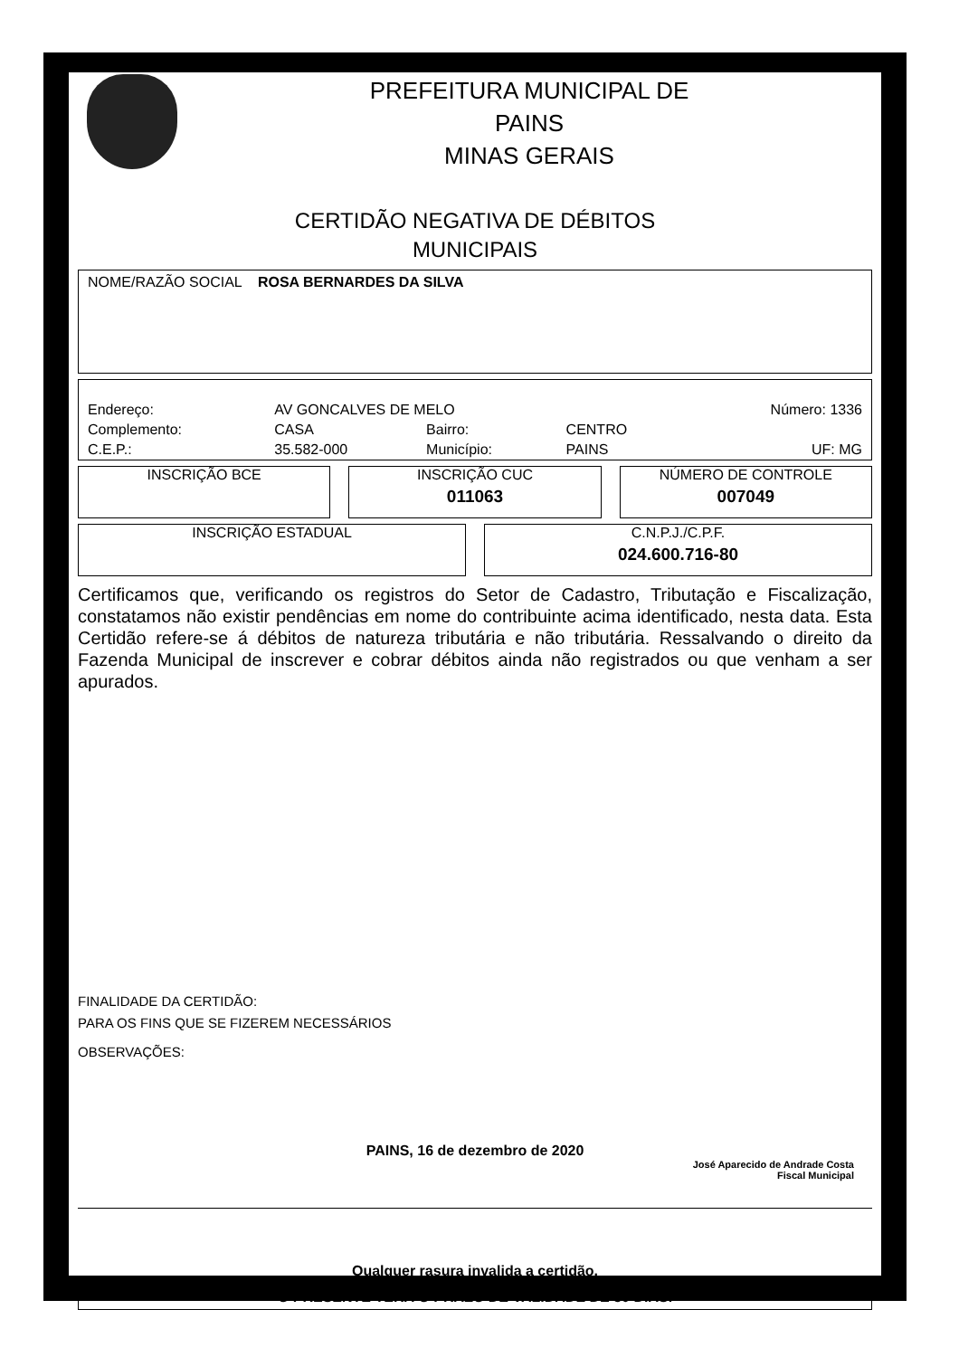PREFEITURA MUNICIPAL DE
PAINS
MINAS GERAIS
CERTIDÃO NEGATIVA DE DÉBITOS
MUNICIPAIS
NOME/RAZÃO SOCIAL ROSA BERNARDES DA SILVA
| Endereço: | AV GONCALVES DE MELO | | | Número: 1336 |
| Complemento: | CASA | Bairro: | CENTRO | |
| C.E.P.: | 35.582-000 | Município: | PAINS | UF: MG |
INSCRIÇÃO BCE INSCRIÇÃO CUC
011063
NÚMERO DE CONTROLE
007049
INSCRIÇÃO ESTADUAL C.N.P.J./C.P.F.
024.600.716-80
Certificamos que, verificando os registros do Setor de Cadastro, Tributação e Fiscalização, constatamos não existir pendências em nome do contribuinte acima identificado, nesta data. Esta Certidão refere-se á débitos de natureza tributária e não tributária. Ressalvando o direito da Fazenda Municipal de inscrever e cobrar débitos ainda não registrados ou que venham a ser apurados.
FINALIDADE DA CERTIDÃO:
PARA OS FINS QUE SE FIZEREM NECESSÁRIOS
OBSERVAÇÕES:
PAINS, 16 de dezembro de 2020
José Aparecido de Andrade Costa
Fiscal Municipal
Qualquer rasura invalida a certidão.
O PRESENTE TERÁ O PRAZO DE VALIDADE DE 30 DIAS.